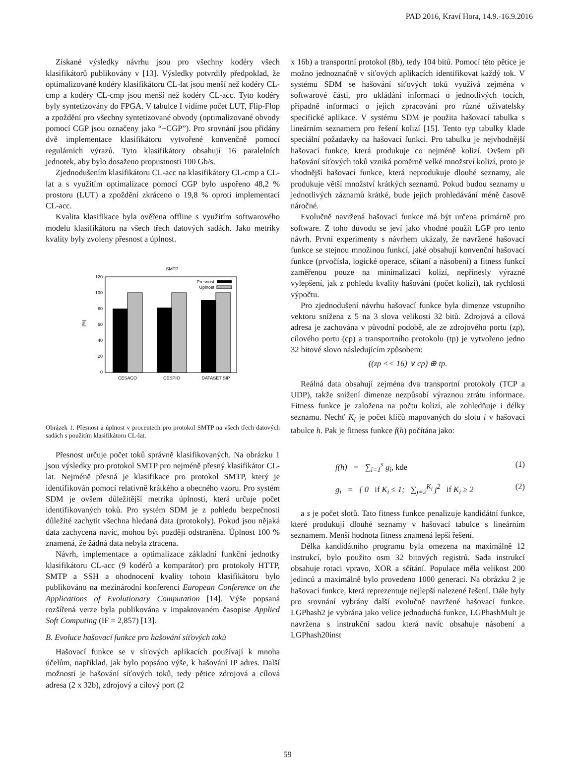PAD 2016, Kraví Hora, 14.9.-16.9.2016
Získané výsledky návrhu jsou pro všechny kodéry všech klasifikátorů publikovány v [13]. Výsledky potvrdily předpoklad, že optimalizované kodéry klasifikátoru CL-lat jsou menší než kodéry CL-cmp a kodéry CL-cmp jsou menší než kodéry CL-acc. Tyto kodéry byly syntetizovány do FPGA. V tabulce I vidíme počet LUT, Flip-Flop a zpoždění pro všechny syntetizované obvody (optimalizované obvody pomocí CGP jsou označeny jako “+CGP”). Pro srovnání jsou přidány dvě implementace klasifikátoru vytvořené konvenčně pomocí regulárních výrazů. Tyto klasifikátory obsahují 16 paralelních jednotek, aby bylo dosaženo propustnosti 100 Gb/s.
Zjednodušením klasifikátoru CL-acc na klasifikátory CL-cmp a CL-lat a s využitím optimalizace pomocí CGP bylo uspořeno 48,2 % prostoru (LUT) a zpoždění zkráceno o 19,8 % oproti implementaci CL-acc.
Kvalita klasifikace byla ověřena offline s využitím softwarového modelu klasifikátoru na všech třech datových sadách. Jako metriky kvality byly zvoleny přesnost a úplnost.
SMTP
120
100
80
60
40
20
0
[%]
CESACO
CESPIO
DATASET SIP
Presnost
Uplnost
Obrázek 1. Přesnost a úplnost v procentech pro protokol SMTP na všech třech datových sadách s použitím klasifikátoru CL-lat.
Přesnost určuje počet toků správně klasifikovaných. Na obrázku 1 jsou výsledky pro protokol SMTP pro nejméně přesný klasifikátor CL-lat. Nejméně přesná je klasifikace pro protokol SMTP, který je identifikován pomocí relativně krátkého a obecného vzoru. Pro systém SDM je ovšem důležitější metrika úplnosti, která určuje počet identifikovaných toků. Pro systém SDM je z pohledu bezpečnosti důležité zachytit všechna hledaná data (protokoly). Pokud jsou nějaká data zachycena navíc, mohou být později odstraněna. Úplnost 100 % znamená, že žádná data nebyla ztracena.
Návrh, implementace a optimalizace základní funkční jednotky klasifikátoru CL-acc (9 kodérů a komparátor) pro protokoly HTTP, SMTP a SSH a ohodnocení kvality tohoto klasifikátoru bylo publikováno na mezinárodní konferenci European Conference on the Applications of Evolutionary Computation [14]. Výše popsaná rozšířená verze byla publikována v impaktovaném časopise Applied Soft Computing (IF = 2,857) [13].
B. Evoluce hašovací funkce pro hašování síťových toků
Hašovací funkce se v síťových aplikacích používají k mnoha účelům, například, jak bylo popsáno výše, k hašování IP adres. Další možností je hašování síťových toků, tedy pětice zdrojová a cílová adresa (2 x 32b), zdrojový a cílový port (2
x 16b) a transportní protokol (8b), tedy 104 bitů. Pomocí této pětice je možno jednoznačně v síťových aplikacích identifikovat každý tok. V systému SDM se hašování síťových toků využívá zejména v softwarové části, pro ukládání informací o jednotlivých tocích, případně informací o jejich zpracování pro různé uživatelsky specifické aplikace. V systému SDM je použita hašovací tabulka s lineárním seznamem pro řešení kolizí [15]. Tento typ tabulky klade speciální požadavky na hašovací funkci. Pro tabulku je nejvhodnější hašovací funkce, která produkuje co nejméně kolizí. Ovšem při hašování síťových toků vzniká poměrně velké množství kolizí, proto je vhodnější hašovací funkce, která neprodukuje dlouhé seznamy, ale produkuje větší množství krátkých seznamů. Pokud budou seznamy u jednotlivých záznamů krátké, bude jejich prohledávání méně časově náročné.
Evolučně navržená hašovací funkce má být určena primárně pro software. Z toho důvodu se jeví jako vhodné použít LGP pro tento návrh. První experimenty s návrhem ukázaly, že navržené hašovací funkce se stejnou množinou funkcí, jaké obsahují konvenční hašovací funkce (prvočísla, logické operace, sčítaní a násobení) a fitness funkcí zaměřenou pouze na minimalizaci kolizí, nepřinesly výrazné vylepšení, jak z pohledu kvality hašování (počet kolizí), tak rychlosti výpočtu.
Pro zjednodušení návrhu hašovací funkce byla dimenze vstupního vektoru snížena z 5 na 3 slova velikosti 32 bitů. Zdrojová a cílová adresa je zachována v původní podobě, ale ze zdrojového portu (zp), cílového portu (cp) a transportního protokolu (tp) je vytvořeno jedno 32 bitové slovo následujícím způsobem:
((zp << 16) ∨ cp) ⊕ tp.
Reálná data obsahují zejména dva transportní protokoly (TCP a UDP), takže snížení dimenze nezpůsobí výraznou ztrátu informace. Fitness funkce je založena na počtu kolizí, ale zohledňuje i délky seznamu. Nechť K<sub>i</sub> je počet klíčů mapovaných do slotu i v hašovací tabulce h. Pak je fitness funkce f(h) počítána jako:
f(h) = ∑<sub>i=1</sub><sup>s</sup> g<sub>i</sub>, kde (1)
g<sub>i</sub> = { 0 if K<sub>i</sub> ≤ 1; ∑<sub>j=2</sub><sup>K<sub>i</sub></sup> j<sup>2</sup> if K<sub>i</sub> ≥ 2 (2)
a s je počet slotů. Tato fitness funkce penalizuje kandidátní funkce, které produkují dlouhé seznamy v hašovací tabulce s lineárním seznamem. Menší hodnota fitness znamená lepší řešení.
Délka kandidátního programu byla omezena na maximálně 12 instrukcí, bylo použito osm 32 bitových registrů. Sada instrukcí obsahuje rotaci vpravo, XOR a sčítání. Populace měla velikost 200 jedinců a maximálně bylo provedeno 1000 generací. Na obrázku 2 je hašovací funkce, která reprezentuje nejlepší nalezené řešení. Dále byly pro srovnání vybrány další evolučně navržené hašovací funkce. LGPhash2 je vybrána jako velice jednoduchá funkce, LGPhashMult je navržena s instrukční sadou která navíc obsahuje násobení a LGPhash20inst
59